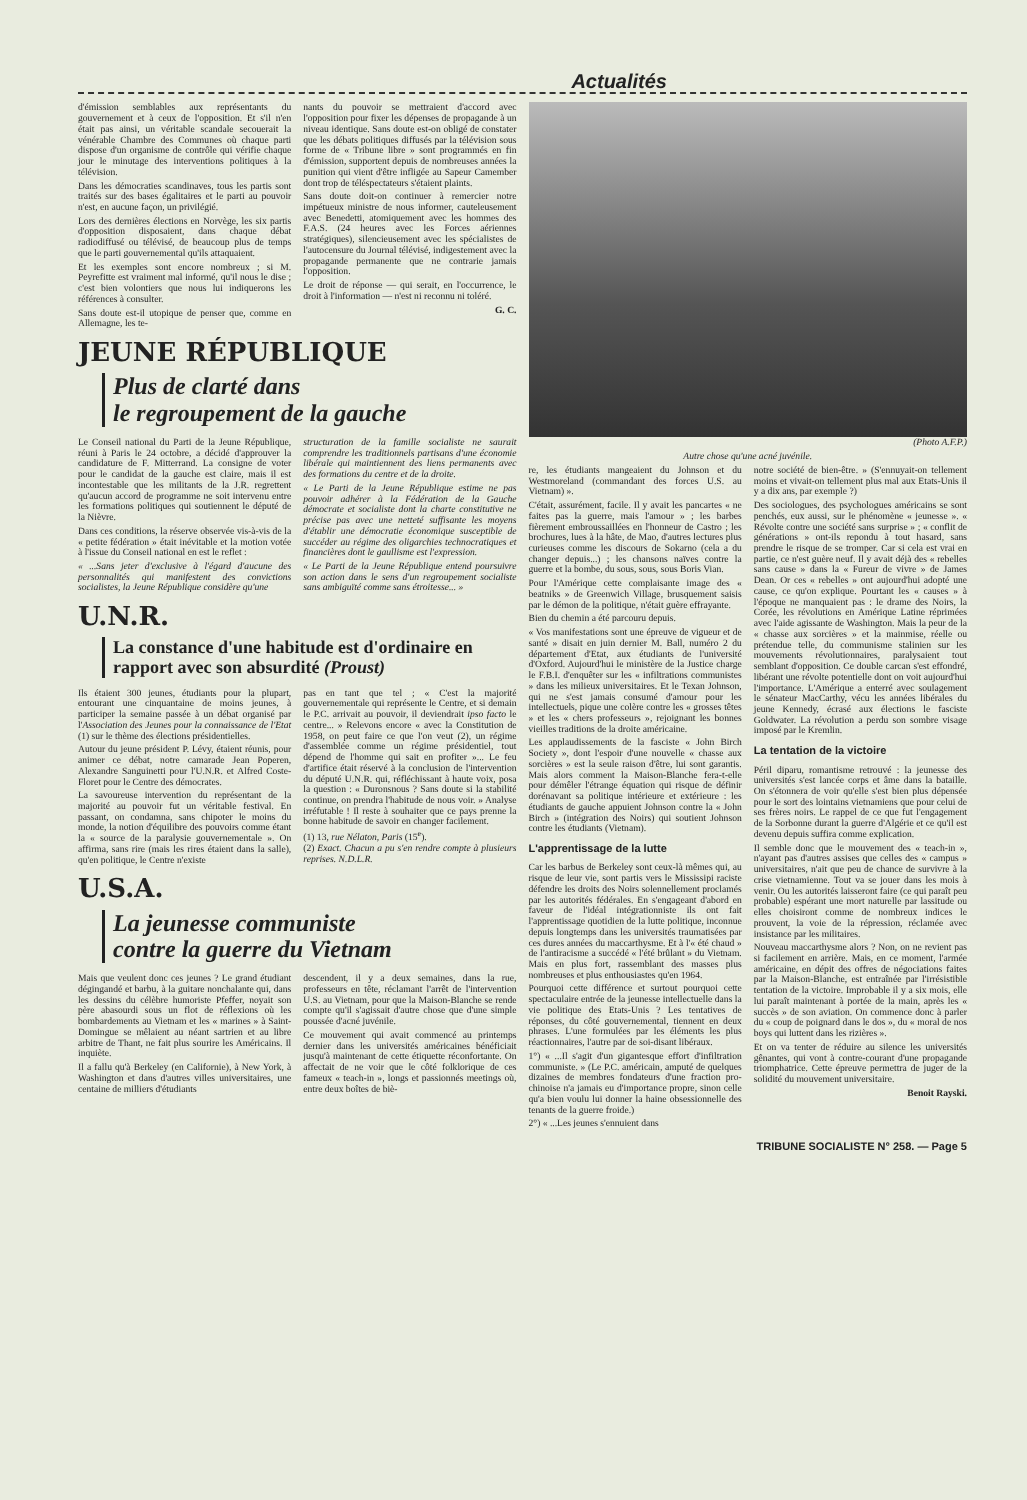Actualités
d'émission semblables aux représentants du gouvernement et à ceux de l'opposition. Et s'il n'en était pas ainsi, un véritable scandale secouerait la vénérable Chambre des Communes où chaque parti dispose d'un organisme de contrôle qui vérifie chaque jour le minutage des interventions politiques à la télévision.
Dans les démocraties scandinaves, tous les partis sont traités sur des bases égalitaires et le parti au pouvoir n'est, en aucune façon, un privilégié.
Lors des dernières élections en Norvège, les six partis d'opposition disposaient, dans chaque débat radiodiffusé ou télévisé, de beaucoup plus de temps que le parti gouvernemental qu'ils attaquaient.
Et les exemples sont encore nombreux ; si M. Peyrefitte est vraiment mal informé, qu'il nous le dise ; c'est bien volontiers que nous lui indiquerons les références à consulter.
Sans doute est-il utopique de penser que, comme en Allemagne, les te-
nants du pouvoir se mettraient d'accord avec l'opposition pour fixer les dépenses de propagande à un niveau identique. Sans doute est-on obligé de constater que les débats politiques diffusés par la télévision sous forme de « Tribune libre » sont programmés en fin d'émission, supportent depuis de nombreuses années la punition qui vient d'être infligée au Sapeur Camember dont trop de téléspectateurs s'étaient plaints.
Sans doute doit-on continuer à remercier notre impétueux ministre de nous informer, cauteleusement avec Benedetti, atomiquement avec les hommes des F.A.S. (24 heures avec les Forces aériennes stratégiques), silencieusement avec les spécialistes de l'autocensure du Journal télévisé, indigestement avec la propagande permanente que ne contrarie jamais l'opposition.
Le droit de réponse — qui serait, en l'occurrence, le droit à l'information — n'est ni reconnu ni toléré.
G. C.
JEUNE RÉPUBLIQUE
Plus de clarté dans
le regroupement de la gauche
Le Conseil national du Parti de la Jeune République, réuni à Paris le 24 octobre, a décidé d'approuver la candidature de F. Mitterrand. La consigne de voter pour le candidat de la gauche est claire, mais il est incontestable que les militants de la J.R. regrettent qu'aucun accord de programme ne soit intervenu entre les formations politiques qui soutiennent le député de la Nièvre.
Dans ces conditions, la réserve observée vis-à-vis de la « petite fédération » était inévitable et la motion votée à l'issue du Conseil national en est le reflet :
« ...Sans jeter d'exclusive à l'égard d'aucune des personnalités qui manifestent des convictions socialistes, la Jeune République considère qu'une
structuration de la famille socialiste ne saurait comprendre les traditionnels partisans d'une économie libérale qui maintiennent des liens permanents avec des formations du centre et de la droite.
« Le Parti de la Jeune République estime ne pas pouvoir adhérer à la Fédération de la Gauche démocrate et socialiste dont la charte constitutive ne précise pas avec une netteté suffisante les moyens d'établir une démocratie économique susceptible de succéder au régime des oligarchies technocratiques et financières dont le gaullisme est l'expression.
« Le Parti de la Jeune République entend poursuivre son action dans le sens d'un regroupement socialiste sans ambiguïté comme sans étroitesse... »
U.N.R.
La constance d'une habitude est d'ordinaire en rapport avec son absurdité (Proust)
Ils étaient 300 jeunes, étudiants pour la plupart, entourant une cinquantaine de moins jeunes, à participer la semaine passée à un débat organisé par l'Association des Jeunes pour la connaissance de l'Etat (1) sur le thème des élections présidentielles.
Autour du jeune président P. Lévy, étaient réunis, pour animer ce débat, notre camarade Jean Poperen, Alexandre Sanguinetti pour l'U.N.R. et Alfred Coste-Floret pour le Centre des démocrates.
La savoureuse intervention du représentant de la majorité au pouvoir fut un véritable festival. En passant, on condamna, sans chipoter le moins du monde, la notion d'équilibre des pouvoirs comme étant la « source de la paralysie gouvernementale ». On affirma, sans rire (mais les rires étaient dans la salle), qu'en politique, le Centre n'existe
pas en tant que tel ; « C'est la majorité gouvernementale qui représente le Centre, et si demain le P.C. arrivait au pouvoir, il deviendrait ipso facto le centre... » Relevons encore « avec la Constitution de 1958, on peut faire ce que l'on veut (2), un régime d'assemblée comme un régime présidentiel, tout dépend de l'homme qui sait en profiter »... Le feu d'artifice était réservé à la conclusion de l'intervention du député U.N.R. qui, réfléchissant à haute voix, posa la question : « Duronsnous ? Sans doute si la stabilité continue, on prendra l'habitude de nous voir. » Analyse irréfutable ! Il reste à souhaiter que ce pays prenne la bonne habitude de savoir en changer facilement.
(1) 13, rue Nélaton, Paris (15<sup>e</sup>).
(2) Exact. Chacun a pu s'en rendre compte à plusieurs reprises. N.D.L.R.
U.S.A.
La jeunesse communiste
contre la guerre du Vietnam
Mais que veulent donc ces jeunes ? Le grand étudiant dégingandé et barbu, à la guitare nonchalante qui, dans les dessins du célèbre humoriste Pfeffer, noyait son père abasourdi sous un flot de réflexions où les bombardements au Vietnam et les « marines » à Saint-Domingue se mêlaient au néant sartrien et au libre arbitre de Thant, ne fait plus sourire les Américains. Il inquiète.
Il a fallu qu'à Berkeley (en Californie), à New York, à Washington et dans d'autres villes universitaires, une centaine de milliers d'étudiants
descendent, il y a deux semaines, dans la rue, professeurs en tête, réclamant l'arrêt de l'intervention U.S. au Vietnam, pour que la Maison-Blanche se rende compte qu'il s'agissait d'autre chose que d'une simple poussée d'acné juvénile.
Ce mouvement qui avait commencé au printemps dernier dans les universités américaines bénéficiait jusqu'à maintenant de cette étiquette réconfortante. On affectait de ne voir que le côté folklorique de ces fameux « teach-in », longs et passionnés meetings où, entre deux boîtes de biè-
(Photo A.F.P.)
Autre chose qu'une acné juvénile.
re, les étudiants mangeaient du Johnson et du Westmoreland (commandant des forces U.S. au Vietnam) ».
C'était, assurément, facile. Il y avait les pancartes « ne faites pas la guerre, mais l'amour » ; les barbes fièrement embroussaillées en l'honneur de Castro ; les brochures, lues à la hâte, de Mao, d'autres lectures plus curieuses comme les discours de Sokarno (cela a du changer depuis...) ; les chansons naïves contre la guerre et la bombe, du sous, sous, sous Boris Vian.
Pour l'Amérique cette complaisante image des « beatniks » de Greenwich Village, brusquement saisis par le démon de la politique, n'était guère effrayante.
Bien du chemin a été parcouru depuis.
« Vos manifestations sont une épreuve de vigueur et de santé » disait en juin dernier M. Ball, numéro 2 du département d'Etat, aux étudiants de l'université d'Oxford. Aujourd'hui le ministère de la Justice charge le F.B.I. d'enquêter sur les « infiltrations communistes » dans les milieux universitaires. Et le Texan Johnson, qui ne s'est jamais consumé d'amour pour les intellectuels, pique une colère contre les « grosses têtes » et les « chers professeurs », rejoignant les bonnes vieilles traditions de la droite américaine.
Les applaudissements de la fasciste « John Birch Society », dont l'espoir d'une nouvelle « chasse aux sorcières » est la seule raison d'être, lui sont garantis. Mais alors comment la Maison-Blanche fera-t-elle pour démêler l'étrange équation qui risque de définir dorénavant sa politique intérieure et extérieure : les étudiants de gauche appuient Johnson contre la « John Birch » (intégration des Noirs) qui soutient Johnson contre les étudiants (Vietnam).
L'apprentissage de la lutte
Car les barbus de Berkeley sont ceux-là mêmes qui, au risque de leur vie, sont partis vers le Mississipi raciste défendre les droits des Noirs solennellement proclamés par les autorités fédérales. En s'engageant d'abord en faveur de l'idéal intégrationniste ils ont fait l'apprentissage quotidien de la lutte politique, inconnue depuis longtemps dans les universités traumatisées par ces dures années du maccarthysme. Et à l'« été chaud » de l'antiracisme a succédé « l'été brûlant » du Vietnam. Mais en plus fort, rassemblant des masses plus nombreuses et plus enthousiastes qu'en 1964.
Pourquoi cette différence et surtout pourquoi cette spectaculaire entrée de la jeunesse intellectuelle dans la vie politique des Etats-Unis ? Les tentatives de réponses, du côté gouvernemental, tiennent en deux phrases. L'une formulées par les éléments les plus réactionnaires, l'autre par de soi-disant libéraux.
1°) « ...Il s'agit d'un gigantesque effort d'infiltration communiste. » (Le P.C. américain, amputé de quelques dizaines de membres fondateurs d'une fraction pro-chinoise n'a jamais eu d'importance propre, sinon celle qu'a bien voulu lui donner la haine obsessionnelle des tenants de la guerre froide.)
2°) « ...Les jeunes s'ennuient dans
notre société de bien-être. » (S'ennuyait-on tellement moins et vivait-on tellement plus mal aux Etats-Unis il y a dix ans, par exemple ?)
Des sociologues, des psychologues américains se sont penchés, eux aussi, sur le phénomène « jeunesse ». « Révolte contre une société sans surprise » ; « conflit de générations » ont-ils repondu à tout hasard, sans prendre le risque de se tromper. Car si cela est vrai en partie, ce n'est guère neuf. Il y avait déjà des « rebelles sans cause » dans la « Fureur de vivre » de James Dean. Or ces « rebelles » ont aujourd'hui adopté une cause, ce qu'on explique. Pourtant les « causes » à l'époque ne manquaient pas : le drame des Noirs, la Corée, les révolutions en Amérique Latine réprimées avec l'aide agissante de Washington. Mais la peur de la « chasse aux sorcières » et la mainmise, réelle ou prétendue telle, du communisme stalinien sur les mouvements révolutionnaires, paralysaient tout semblant d'opposition. Ce double carcan s'est effondré, libérant une révolte potentielle dont on voit aujourd'hui l'importance. L'Amérique a enterré avec soulagement le sénateur MacCarthy, vécu les années libérales du jeune Kennedy, écrasé aux élections le fasciste Goldwater. La révolution a perdu son sombre visage imposé par le Kremlin.
La tentation de la victoire
Péril diparu, romantisme retrouvé : la jeunesse des universités s'est lancée corps et âme dans la bataille. On s'étonnera de voir qu'elle s'est bien plus dépensée pour le sort des lointains vietnamiens que pour celui de ses frères noirs. Le rappel de ce que fut l'engagement de la Sorbonne durant la guerre d'Algérie et ce qu'il est devenu depuis suffira comme explication.
Il semble donc que le mouvement des « teach-in », n'ayant pas d'autres assises que celles des « campus » universitaires, n'ait que peu de chance de survivre à la crise vietnamienne. Tout va se jouer dans les mois à venir. Ou les autorités laisseront faire (ce qui paraît peu probable) espérant une mort naturelle par lassitude ou elles choisiront comme de nombreux indices le prouvent, la voie de la répression, réclamée avec insistance par les militaires.
Nouveau maccarthysme alors ? Non, on ne revient pas si facilement en arrière. Mais, en ce moment, l'armée américaine, en dépit des offres de négociations faites par la Maison-Blanche, est entraînée par l'irrésistible tentation de la victoire. Improbable il y a six mois, elle lui paraît maintenant à portée de la main, après les « succès » de son aviation. On commence donc à parler du « coup de poignard dans le dos », du « moral de nos boys qui luttent dans les rizières ».
Et on va tenter de réduire au silence les universités gênantes, qui vont à contre-courant d'une propagande triomphatrice. Cette épreuve permettra de juger de la solidité du mouvement universitaire.
Benoit Rayski.
TRIBUNE SOCIALISTE N° 258. — Page 5